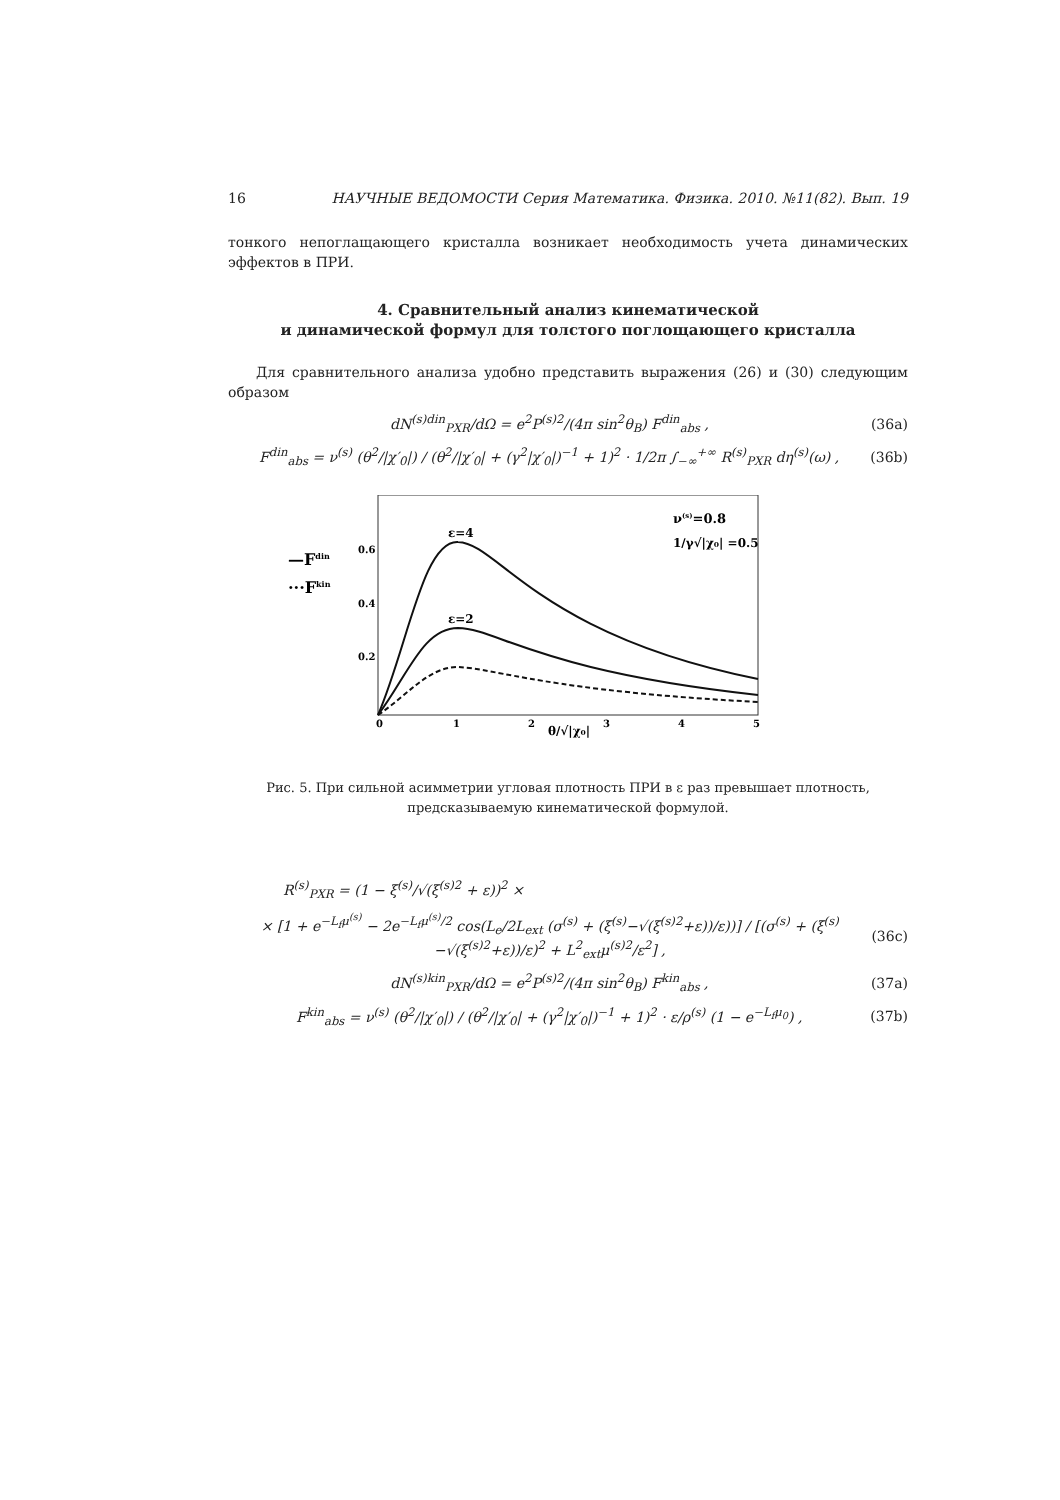16 НАУЧНЫЕ ВЕДОМОСТИ Серия Математика. Физика. 2010. №11(82). Вып. 19
тонкого непоглащающего кристалла возникает необходимость учета динамических эффектов в ПРИ.
4. Сравнительный анализ кинематической
и динамической формул для толстого поглощающего кристалла
Для сравнительного анализа удобно представить выражения (26) и (30) следующим образом
dN<sup>(s)din</sup><sub>PXR</sub>/dΩ = e<sup>2</sup>P<sup>(s)2</sup>/(4π sin<sup>2</sup>θ<sub>B</sub>) F<sup>din</sup><sub>abs</sub> , (36a)
F<sup>din</sup><sub>abs</sub> = ν<sup>(s)</sup> (θ<sup>2</sup>/|χ′<sub>0</sub>|) / (θ<sup>2</sup>/|χ′<sub>0</sub>| + (γ<sup>2</sup>|χ′<sub>0</sub>|)<sup>−1</sup> + 1)<sup>2</sup> · 1/2π ∫<sub>−∞</sub><sup>+∞</sup> R<sup>(s)</sup><sub>PXR</sub> dη<sup>(s)</sup>(ω) , (36b)
0.6
0.4
0.2
0
1
2
3
4
5
ε=4
ε=2
ν(s)=0.8
1/γ√|χ₀| =0.5
—Fdin
···Fkin
θ/√|χ₀|
Рис. 5. При сильной асимметрии угловая плотность ПРИ в ε раз превышает плотность,
предсказываемую кинематической формулой.
R<sup>(s)</sup><sub>PXR</sub> = (1 − ξ<sup>(s)</sup>/√(ξ<sup>(s)2</sup> + ε))<sup>2</sup> ×
× [1 + e<sup>−L<sub>f</sub>μ<sup>(s)</sup></sup> − 2e<sup>−L<sub>f</sub>μ<sup>(s)</sup>/2</sup> cos(L<sub>e</sub>/2L<sub>ext</sub> (σ<sup>(s)</sup> + (ξ<sup>(s)</sup>−√(ξ<sup>(s)2</sup>+ε))/ε))] / [(σ<sup>(s)</sup> + (ξ<sup>(s)</sup>−√(ξ<sup>(s)2</sup>+ε))/ε)<sup>2</sup> + L<sup>2</sup><sub>ext</sub>μ<sup>(s)2</sup>/ε<sup>2</sup>] , (36c)
dN<sup>(s)kin</sup><sub>PXR</sub>/dΩ = e<sup>2</sup>P<sup>(s)2</sup>/(4π sin<sup>2</sup>θ<sub>B</sub>) F<sup>kin</sup><sub>abs</sub> , (37a)
F<sup>kin</sup><sub>abs</sub> = ν<sup>(s)</sup> (θ<sup>2</sup>/|χ′<sub>0</sub>|) / (θ<sup>2</sup>/|χ′<sub>0</sub>| + (γ<sup>2</sup>|χ′<sub>0</sub>|)<sup>−1</sup> + 1)<sup>2</sup> · ε/ρ<sup>(s)</sup> (1 − e<sup>−L<sub>f</sub>μ<sub>0</sub></sup>) , (37b)